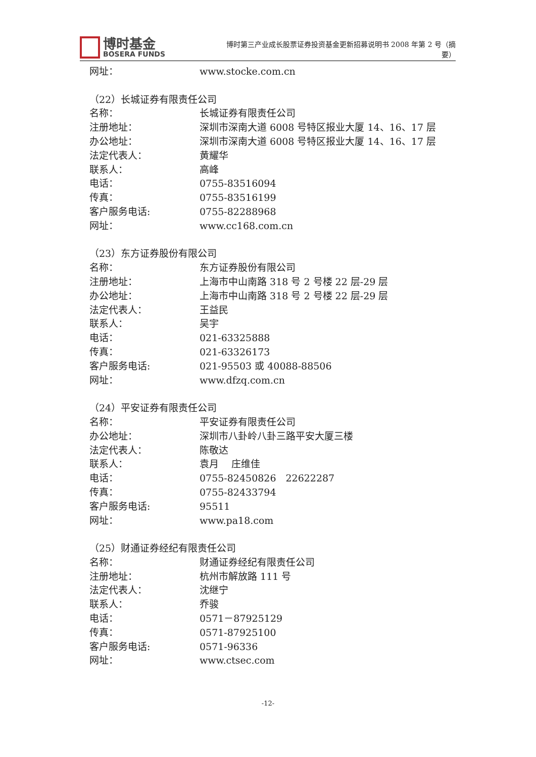博时基金
BOSERA FUNDS
博时第三产业成长股票证券投资基金更新招募说明书 2008 年第 2 号（摘要）
网址： www.stocke.com.cn
（22）长城证券有限责任公司
名称： 长城证券有限责任公司
注册地址： 深圳市深南大道 6008 号特区报业大厦 14、16、17 层
办公地址： 深圳市深南大道 6008 号特区报业大厦 14、16、17 层
法定代表人： 黄耀华
联系人： 高峰
电话： 0755-83516094
传真： 0755-83516199
客户服务电话: 0755-82288968
网址： www.cc168.com.cn
（23）东方证券股份有限公司
名称： 东方证券股份有限公司
注册地址： 上海市中山南路 318 号 2 号楼 22 层-29 层
办公地址： 上海市中山南路 318 号 2 号楼 22 层-29 层
法定代表人： 王益民
联系人： 吴宇
电话： 021-63325888
传真： 021-63326173
客户服务电话: 021-95503 或 40088-88506
网址： www.dfzq.com.cn
（24）平安证券有限责任公司
名称： 平安证券有限责任公司
办公地址： 深圳市八卦岭八卦三路平安大厦三楼
法定代表人： 陈敬达
联系人： 袁月　 庄维佳
电话： 0755-82450826　22622287
传真： 0755-82433794
客户服务电话: 95511
网址： www.pa18.com
（25）财通证券经纪有限责任公司
名称： 财通证券经纪有限责任公司
注册地址： 杭州市解放路 111 号
法定代表人： 沈继宁
联系人： 乔骏
电话： 0571－87925129
传真： 0571-87925100
客户服务电话: 0571-96336
网址： www.ctsec.com
-12-